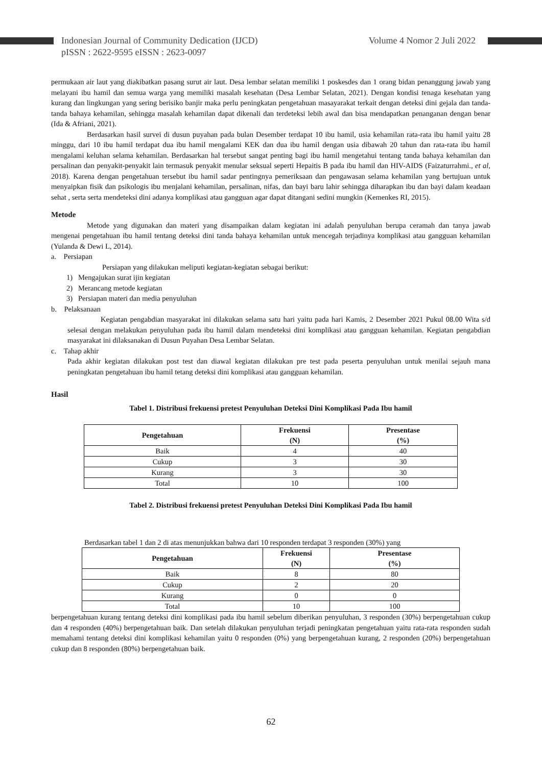Indonesian Journal of Community Dedication (IJCD)
pISSN : 2622-9595 eISSN : 2623-0097
Volume 4 Nomor 2 Juli 2022
permukaan air laut yang diakibatkan pasang surut air laut. Desa lembar selatan memiliki 1 poskesdes dan 1 orang bidan penanggung jawab yang melayani ibu hamil dan semua warga yang memiliki masalah kesehatan (Desa Lembar Selatan, 2021). Dengan kondisi tenaga kesehatan yang kurang dan lingkungan yang sering berisiko banjir maka perlu peningkatan pengetahuan masayarakat terkait dengan deteksi dini gejala dan tanda-tanda bahaya kehamilan, sehingga masalah kehamilan dapat dikenali dan terdeteksi lebih awal dan bisa mendapatkan penanganan dengan benar (Ida & Afriani, 2021).
Berdasarkan hasil survei di dusun puyahan pada bulan Desember terdapat 10 ibu hamil, usia kehamilan rata-rata ibu hamil yaitu 28 minggu, dari 10 ibu hamil terdapat dua ibu hamil mengalami KEK dan dua ibu hamil dengan usia dibawah 20 tahun dan rata-rata ibu hamil mengalami keluhan selama kehamilan. Berdasarkan hal tersebut sangat penting bagi ibu hamil mengetahui tentang tanda bahaya kehamilan dan persalinan dan penyakit-penyakit lain termasuk penyakit menular seksual seperti Hepaitis B pada ibu hamil dan HIV-AIDS (Faizaturrahmi., et al, 2018). Karena dengan pengetahuan tersebut ibu hamil sadar pentingnya pemeriksaan dan pengawasan selama kehamilan yang bertujuan untuk menyaipkan fisik dan psikologis ibu menjalani kehamilan, persalinan, nifas, dan bayi baru lahir sehingga diharapkan ibu dan bayi dalam keadaan sehat , serta serta mendeteksi dini adanya komplikasi atau gangguan agar dapat ditangani sedini mungkin (Kemenkes RI, 2015).
Metode
Metode yang digunakan dan materi yang disampaikan dalam kegiatan ini adalah penyuluhan berupa ceramah dan tanya jawab mengenai pengetahuan ibu hamil tentang deteksi dini tanda bahaya kehamilan untuk mencegah terjadinya komplikasi atau gangguan kehamilan (Yulanda & Dewi L, 2014).
a. Persiapan
Persiapan yang dilakukan meliputi kegiatan-kegiatan sebagai berikut:
1) Mengajukan surat ijin kegiatan
2) Merancang metode kegiatan
3) Persiapan materi dan media penyuluhan
b. Pelaksanaan
Kegiatan pengabdian masyarakat ini dilakukan selama satu hari yaitu pada hari Kamis, 2 Desember 2021 Pukul 08.00 Wita s/d selesai dengan melakukan penyuluhan pada ibu hamil dalam mendeteksi dini komplikasi atau gangguan kehamilan. Kegiatan pengabdian masyarakat ini dilaksanakan di Dusun Puyahan Desa Lembar Selatan.
c. Tahap akhir
Pada akhir kegiatan dilakukan post test dan diawal kegiatan dilakukan pre test pada peserta penyuluhan untuk menilai sejauh mana peningkatan pengetahuan ibu hamil tetang deteksi dini komplikasi atau gangguan kehamilan.
Hasil
Tabel 1. Distribusi frekuensi pretest Penyuluhan Deteksi Dini Komplikasi Pada Ibu hamil
| Pengetahuan | Frekuensi (N) | Presentase (%) |
| --- | --- | --- |
| Baik | 4 | 40 |
| Cukup | 3 | 30 |
| Kurang | 3 | 30 |
| Total | 10 | 100 |
Tabel 2. Distribusi frekuensi pretest Penyuluhan Deteksi Dini Komplikasi Pada Ibu hamil
Berdasarkan tabel 1 dan 2 di atas menunjukkan bahwa dari 10 responden terdapat 3 responden (30%) yang
| Pengetahuan | Frekuensi (N) | Presentase (%) |
| --- | --- | --- |
| Baik | 8 | 80 |
| Cukup | 2 | 20 |
| Kurang | 0 | 0 |
| Total | 10 | 100 |
berpengetahuan kurang tentang deteksi dini komplikasi pada ibu hamil sebelum diberikan penyuluhan, 3 responden (30%) berpengetahuan cukup dan 4 responden (40%) berpengetahuan baik. Dan setelah dilakukan penyuluhan terjadi peningkatan pengetahuan yaitu rata-rata responden sudah memahami tentang deteksi dini komplikasi kehamilan yaitu 0 responden (0%) yang berpengetahuan kurang, 2 responden (20%) berpengetahuan cukup dan 8 responden (80%) berpengetahuan baik.
62